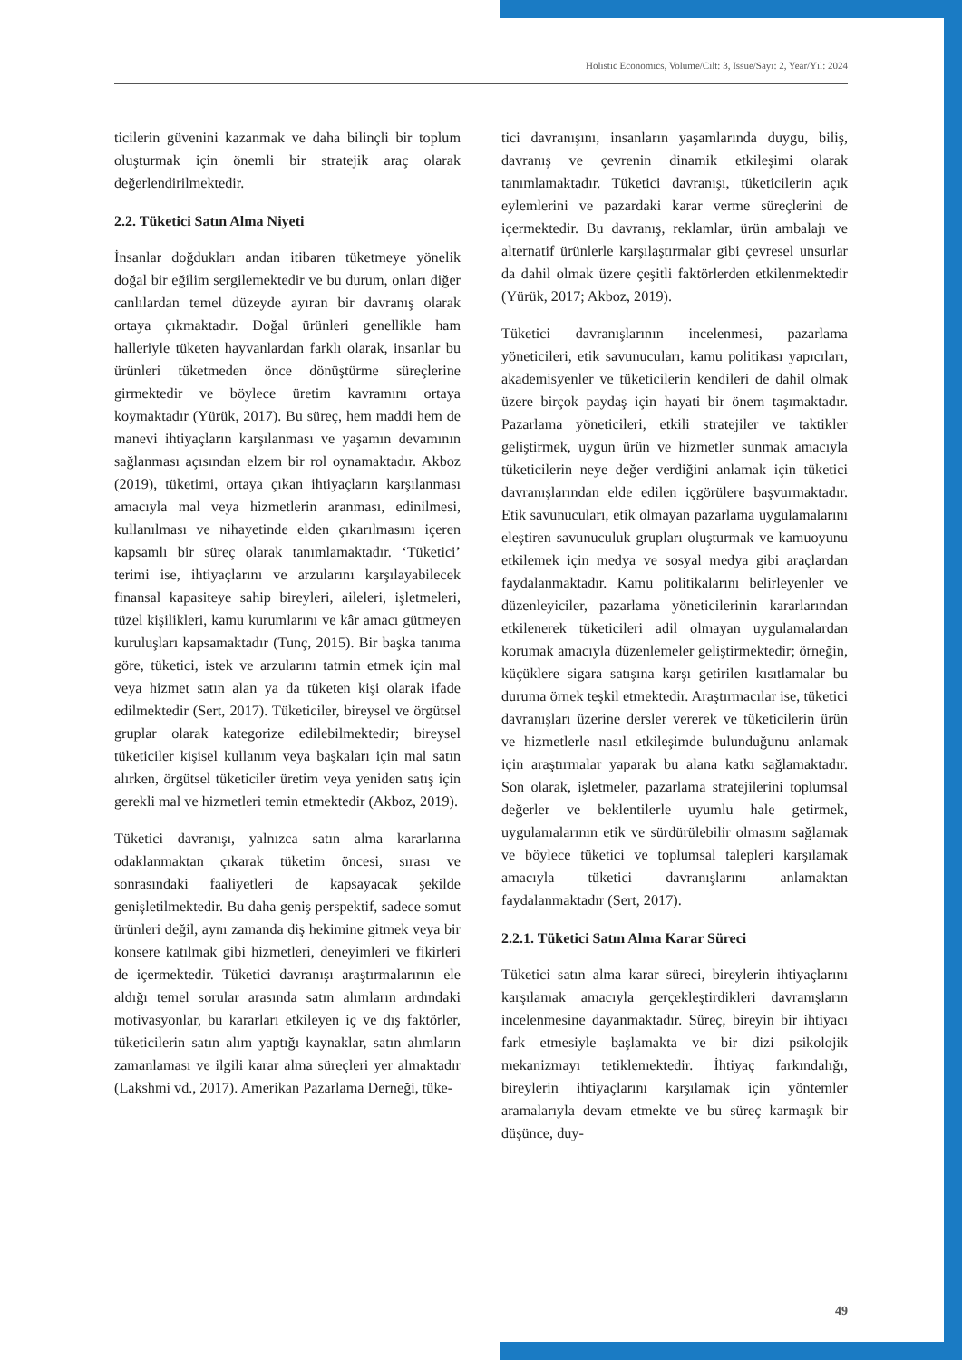Holistic Economics, Volume/Cilt: 3, Issue/Sayı: 2, Year/Yıl: 2024
ticilerin güvenini kazanmak ve daha bilinçli bir toplum oluşturmak için önemli bir stratejik araç olarak değerlendirilmektedir.
2.2. Tüketici Satın Alma Niyeti
İnsanlar doğdukları andan itibaren tüketmeye yönelik doğal bir eğilim sergilemektedir ve bu durum, onları diğer canlılardan temel düzeyde ayıran bir davranış olarak ortaya çıkmaktadır. Doğal ürünleri genellikle ham halleriyle tüketen hayvanlardan farklı olarak, insanlar bu ürünleri tüketmeden önce dönüştürme süreçlerine girmektedir ve böylece üretim kavramını ortaya koymaktadır (Yürük, 2017). Bu süreç, hem maddi hem de manevi ihtiyaçların karşılanması ve yaşamın devamının sağlanması açısından elzem bir rol oynamaktadır. Akboz (2019), tüketimi, ortaya çıkan ihtiyaçların karşılanması amacıyla mal veya hizmetlerin aranması, edinilmesi, kullanılması ve nihayetinde elden çıkarılmasını içeren kapsamlı bir süreç olarak tanımlamaktadır. ‘Tüketici’ terimi ise, ihtiyaçlarını ve arzularını karşılayabilecek finansal kapasiteye sahip bireyleri, aileleri, işletmeleri, tüzel kişilikleri, kamu kurumlarını ve kâr amacı gütmeyen kuruluşları kapsamaktadır (Tunç, 2015). Bir başka tanıma göre, tüketici, istek ve arzularını tatmin etmek için mal veya hizmet satın alan ya da tüketen kişi olarak ifade edilmektedir (Sert, 2017). Tüketiciler, bireysel ve örgütsel gruplar olarak kategorize edilebilmektedir; bireysel tüketiciler kişisel kullanım veya başkaları için mal satın alırken, örgütsel tüketiciler üretim veya yeniden satış için gerekli mal ve hizmetleri temin etmektedir (Akboz, 2019).
Tüketici davranışı, yalnızca satın alma kararlarına odaklanmaktan çıkarak tüketim öncesi, sırası ve sonrasındaki faaliyetleri de kapsayacak şekilde genişletilmektedir. Bu daha geniş perspektif, sadece somut ürünleri değil, aynı zamanda diş hekimine gitmek veya bir konsere katılmak gibi hizmetleri, deneyimleri ve fikirleri de içermektedir. Tüketici davranışı araştırmalarının ele aldığı temel sorular arasında satın alımların ardındaki motivasyonlar, bu kararları etkileyen iç ve dış faktörler, tüketicilerin satın alım yaptığı kaynaklar, satın alımların zamanlaması ve ilgili karar alma süreçleri yer almaktadır (Lakshmi vd., 2017). Amerikan Pazarlama Derneği, tüke-
tici davranışını, insanların yaşamlarında duygu, biliş, davranış ve çevrenin dinamik etkileşimi olarak tanımlamaktadır. Tüketici davranışı, tüketicilerin açık eylemlerini ve pazardaki karar verme süreçlerini de içermektedir. Bu davranış, reklamlar, ürün ambalajı ve alternatif ürünlerle karşılaştırmalar gibi çevresel unsurlar da dahil olmak üzere çeşitli faktörlerden etkilenmektedir (Yürük, 2017; Akboz, 2019).
Tüketici davranışlarının incelenmesi, pazarlama yöneticileri, etik savunucuları, kamu politikası yapıcıları, akademisyenler ve tüketicilerin kendileri de dahil olmak üzere birçok paydaş için hayati bir önem taşımaktadır. Pazarlama yöneticileri, etkili stratejiler ve taktikler geliştirmek, uygun ürün ve hizmetler sunmak amacıyla tüketicilerin neye değer verdiğini anlamak için tüketici davranışlarından elde edilen içgörülere başvurmaktadır. Etik savunucuları, etik olmayan pazarlama uygulamalarını eleştiren savunuculuk grupları oluşturmak ve kamuoyunu etkilemek için medya ve sosyal medya gibi araçlardan faydalanmaktadır. Kamu politikalarını belirleyenler ve düzenleyiciler, pazarlama yöneticilerinin kararlarından etkilenerek tüketicileri adil olmayan uygulamalardan korumak amacıyla düzenlemeler geliştirmektedir; örneğin, küçüklere sigara satışına karşı getirilen kısıtlamalar bu duruma örnek teşkil etmektedir. Araştırmacılar ise, tüketici davranışları üzerine dersler vererek ve tüketicilerin ürün ve hizmetlerle nasıl etkileşimde bulunduğunu anlamak için araştırmalar yaparak bu alana katkı sağlamaktadır. Son olarak, işletmeler, pazarlama stratejilerini toplumsal değerler ve beklentilerle uyumlu hale getirmek, uygulamalarının etik ve sürdürülebilir olmasını sağlamak ve böylece tüketici ve toplumsal talepleri karşılamak amacıyla tüketici davranışlarını anlamaktan faydalanmaktadır (Sert, 2017).
2.2.1. Tüketici Satın Alma Karar Süreci
Tüketici satın alma karar süreci, bireylerin ihtiyaçlarını karşılamak amacıyla gerçekleştirdikleri davranışların incelenmesine dayanmaktadır. Süreç, bireyin bir ihtiyacı fark etmesiyle başlamakta ve bir dizi psikolojik mekanizmayı tetiklemektedir. İhtiyaç farkındalığı, bireylerin ihtiyaçlarını karşılamak için yöntemler aramalarıyla devam etmekte ve bu süreç karmaşık bir düşünce, duy-
49